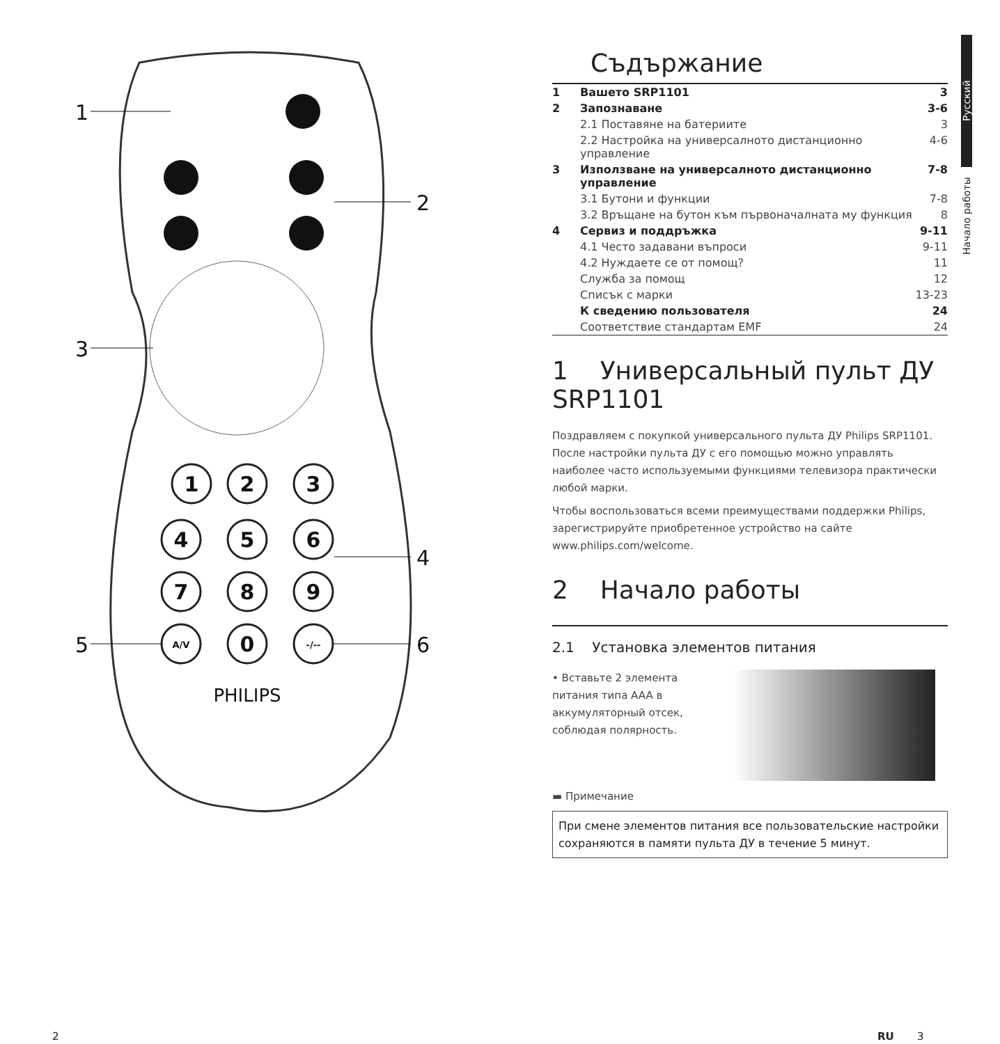1
2
3
4
5
6
7
8
9
A/V
0
-/--
PHILIPS
1
2
3
4
5
6
Русский
Начало работы
Съдържание
1 Вашето SRP1101 3
2 Запознаване 3-6
2.1 Поставяне на батериите 3
2.2 Настройка на универсалното дистанционно управление 4-6
3 Използване на универсалното дистанционно управление 7-8
3.1 Бутони и функции 7-8
3.2 Връщане на бутон към първоначалната му функция 8
4 Сервиз и поддръжка 9-11
4.1 Често задавани въпроси 9-11
4.2 Нуждаете се от помощ? 11
Служба за помощ 12
Списък с марки 13-23
К сведению пользователя 24
Соответствие стандартам EMF 24
1 Универсальный пульт ДУ SRP1101
Поздравляем с покупкой универсального пульта ДУ Philips SRP1101. После настройки пульта ДУ с его помощью можно управлять наиболее часто используемыми функциями телевизора практически любой марки.
Чтобы воспользоваться всеми преимуществами поддержки Philips, зарегистрируйте приобретенное устройство на сайте www.philips.com/welcome.
2 Начало работы
2.1 Установка элементов питания
• Вставьте 2 элемента питания типа AAA в аккумуляторный отсек, соблюдая полярность.
▬ Примечание
При смене элементов питания все пользовательские настройки сохраняются в памяти пульта ДУ в течение 5 минут.
2 RU 3